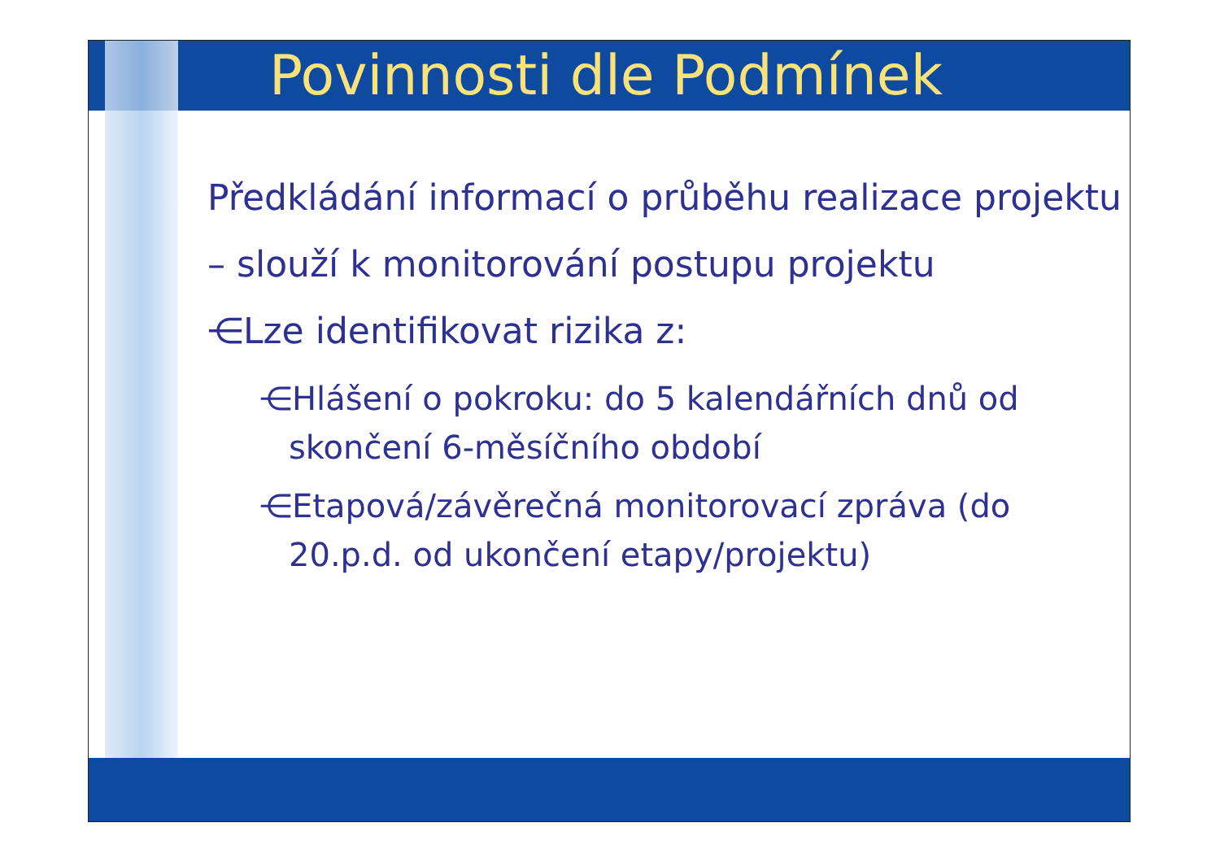Povinnosti dle Podmínek
Předkládání informací o průběhu realizace projektu – slouží k monitorování postupu projektu
⋲Lze identifikovat rizika z:
⋲Hlášení o pokroku: do 5 kalendářních dnů od skončení 6-měsíčního období
⋲Etapová/závěrečná monitorovací zpráva (do 20.p.d. od ukončení etapy/projektu)